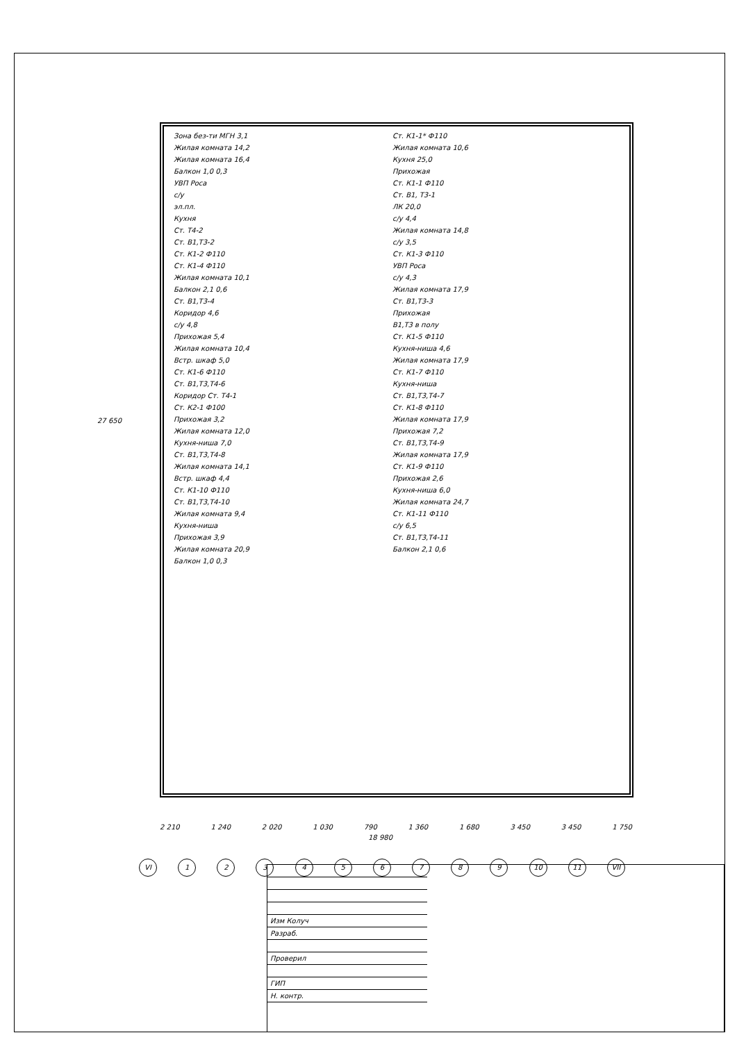Зона без-ти МГН 3,1
Жилая комната 14,2
Жилая комната 16,4
Балкон 1,0 0,3
УВП Роса
с/у
эл.пл.
Кухня
Ст. Т4-2
Ст. В1,Т3-2
Ст. К1-2 Ф110
Ст. К1-4 Ф110
Жилая комната 10,1
Балкон 2,1 0,6
Ст. В1,Т3-4
Коридор 4,6
с/у 4,8
Прихожая 5,4
Жилая комната 10,4
Встр. шкаф 5,0
Ст. К1-6 Ф110
Ст. В1,Т3,Т4-6
Коридор Ст. Т4-1
Ст. К2-1 Ф100
Прихожая 3,2
Жилая комната 12,0
Кухня-ниша 7,0
Ст. В1,Т3,Т4-8
Жилая комната 14,1
Встр. шкаф 4,4
Ст. К1-10 Ф110
Ст. В1,Т3,Т4-10
Жилая комната 9,4
Кухня-ниша
Прихожая 3,9
Жилая комната 20,9
Балкон 1,0 0,3
Ст. К1-1* Ф110
Жилая комната 10,6
Кухня 25,0
Прихожая
Ст. К1-1 Ф110
Ст. В1, Т3-1
ЛК 20,0
с/у 4,4
Жилая комната 14,8
с/у 3,5
Ст. К1-3 Ф110
УВП Роса
с/у 4,3
Жилая комната 17,9
Ст. В1,Т3-3
Прихожая
В1,Т3 в полу
Ст. К1-5 Ф110
Кухня-ниша 4,6
Жилая комната 17,9
Ст. К1-7 Ф110
Кухня-ниша
Ст. В1,Т3,Т4-7
Ст. К1-8 Ф110
Жилая комната 17,9
Прихожая 7,2
Ст. В1,Т3,Т4-9
Жилая комната 17,9
Ст. К1-9 Ф110
Прихожая 2,6
Кухня-ниша 6,0
Жилая комната 24,7
Ст. К1-11 Ф110
с/у 6,5
Ст. В1,Т3,Т4-11
Балкон 2,1 0,6
2 210 1 240 2 020 1 030 790 1 360 1 680 3 450 3 450 1 750
18 980
27 650
VI 1 2 3 4 5 6 7 8 9 10 11 VII
| Изм Колуч |
| Разраб. |
| Проверил |
| ГИП |
| Н. контр. |